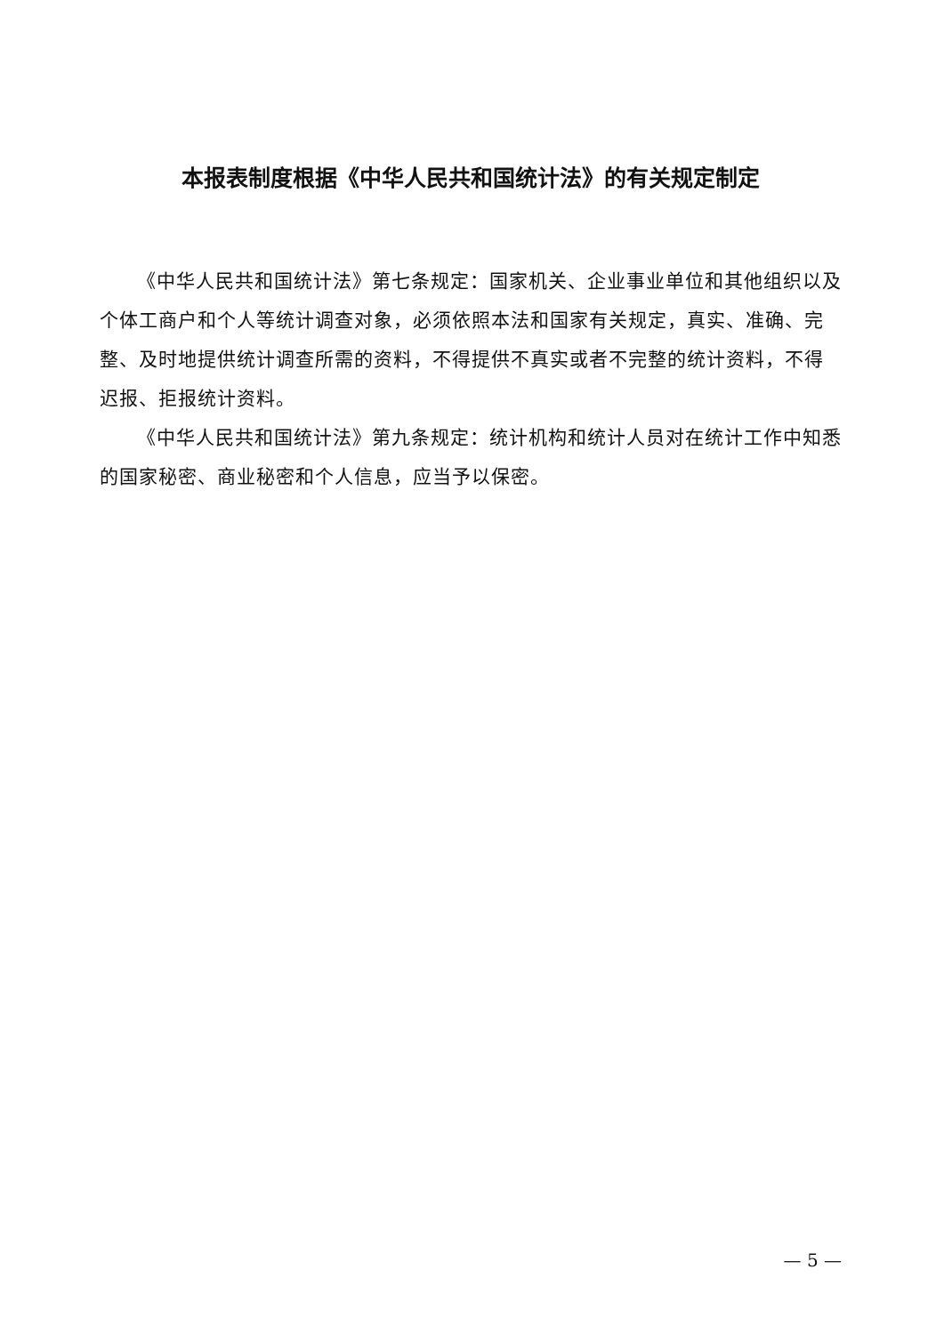本报表制度根据《中华人民共和国统计法》的有关规定制定
《中华人民共和国统计法》第七条规定：国家机关、企业事业单位和其他组织以及个体工商户和个人等统计调查对象，必须依照本法和国家有关规定，真实、准确、完整、及时地提供统计调查所需的资料，不得提供不真实或者不完整的统计资料，不得迟报、拒报统计资料。
《中华人民共和国统计法》第九条规定：统计机构和统计人员对在统计工作中知悉的国家秘密、商业秘密和个人信息，应当予以保密。
— 5 —